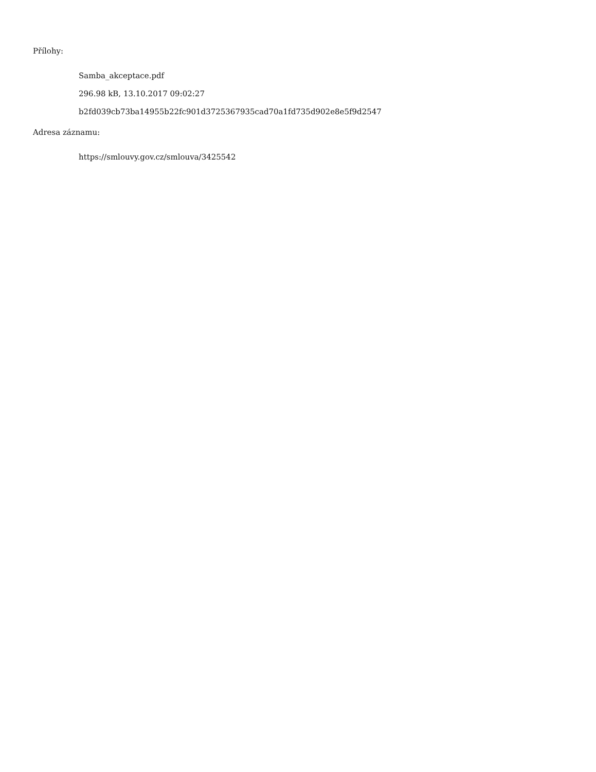Přílohy:
Samba_akceptace.pdf
296.98 kB, 13.10.2017 09:02:27
b2fd039cb73ba14955b22fc901d3725367935cad70a1fd735d902e8e5f9d2547
Adresa záznamu:
https://smlouvy.gov.cz/smlouva/3425542